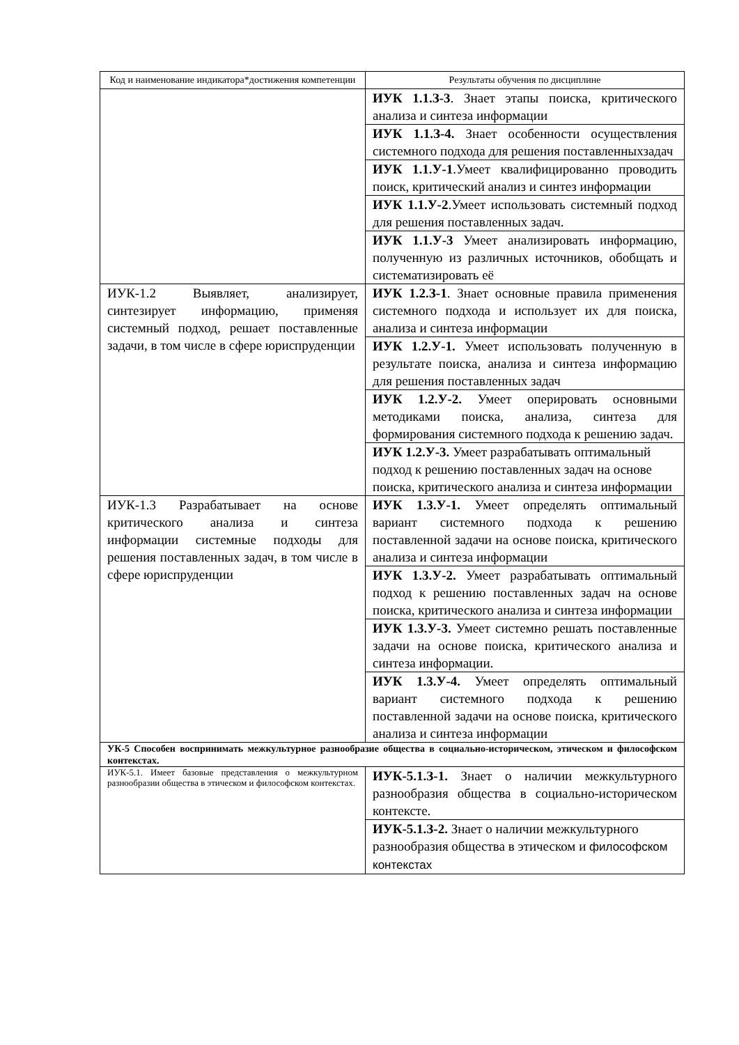| Код и наименование индикатора*достижения компетенции | Результаты обучения по дисциплине |
| --- | --- |
| | ИУК 1.1.З-3 . Знает этапы поиска, критического анализа и синтеза информации |
| | ИУК 1.1.З-4. Знает особенности осуществления системного подхода для решения поставленныхзадач |
| | ИУК 1.1.У-1 .Умеет квалифицированно проводить поиск, критический анализ и синтез информации |
| | ИУК 1.1.У-2 .Умеет использовать системный подход для решения поставленных задач. |
| | ИУК 1.1.У-3 Умеет анализировать информацию, полученную из различных источников, обобщать и систематизировать её |
| ИУК-1.2 Выявляет, анализирует, синтезирует информацию, применяя системный подход, решает поставленные задачи, в том числе в сфере юриспруденции | ИУК 1.2.З-1 . Знает основные правила применения системного подхода и использует их для поиска, анализа и синтеза информации |
| | ИУК 1.2.У-1. Умеет использовать полученную в результате поиска, анализа и синтеза информацию для решения поставленных задач |
| | ИУК 1.2.У-2. Умеет оперировать основными методиками поиска, анализа, синтеза для формирования системного подхода к решению задач. |
| | ИУК 1.2.У-3. Умеет разрабатывать оптимальный подход к решению поставленных задач на основе поиска, критического анализа и синтеза информации |
| ИУК-1.3 Разрабатывает на основе критического анализа и синтеза информации системные подходы для решения поставленных задач, в том числе в сфере юриспруденции | ИУК 1.3.У-1. Умеет определять оптимальный вариант системного подхода к решению поставленной задачи на основе поиска, критического анализа и синтеза информации |
| | ИУК 1.3.У-2. Умеет разрабатывать оптимальный подход к решению поставленных задач на основе поиска, критического анализа и синтеза информации |
| | ИУК 1.3.У-3. Умеет системно решать поставленные задачи на основе поиска, критического анализа и синтеза информации. |
| | ИУК 1.3.У-4. Умеет определять оптимальный вариант системного подхода к решению поставленной задачи на основе поиска, критического анализа и синтеза информации |
| УК-5 Способен воспринимать межкультурное разнообразие общества в социально-историческом, этическом и философском контекстах. | |
| ИУК-5.1. Имеет базовые представления о межкультурном разнообразии общества в этическом и философском контекстах. | ИУК-5.1.З-1. Знает о наличии межкультурного разнообразия общества в социально-историческом контексте. |
| | ИУК-5.1.З-2. Знает о наличии межкультурного разнообразия общества в этическом и философском контекстах |